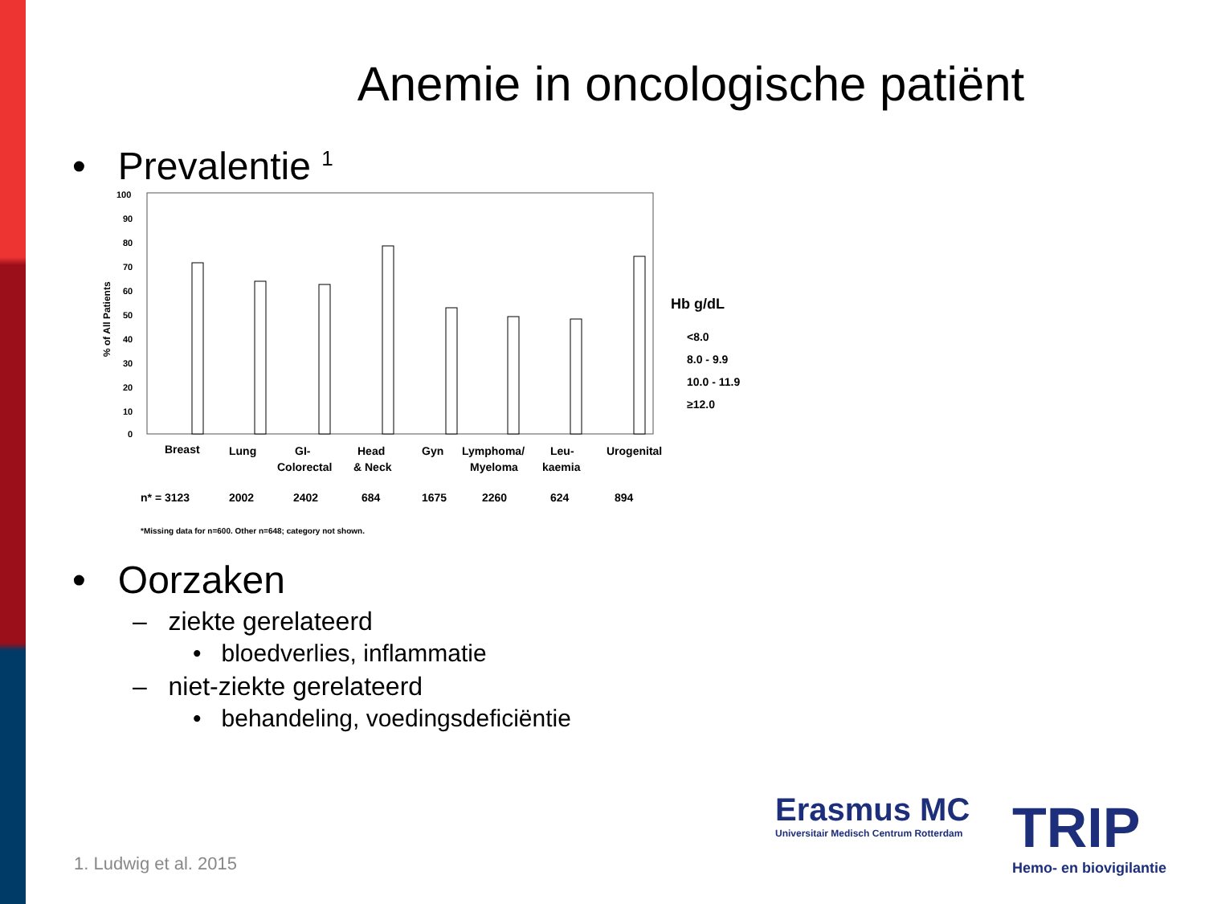Anemie in oncologische patiënt
• Prevalentie <sup>1</sup>
100
90
80
70
60
50
40
30
20
10
0
% of All Patients
Breast
Lung
GI-
Colorectal
Head
& Neck
Gyn
Lymphoma/
Myeloma
Leu-
kaemia
Urogenital
n* = 3123
2002
2402
684
1675
2260
624
894
Hb g/dL
<8.0
8.0 - 9.9
10.0 - 11.9
≥12.0
*Missing data for n=600. Other n=648; category not shown.
• Oorzaken
– ziekte gerelateerd
• bloedverlies, inflammatie
– niet-ziekte gerelateerd
• behandeling, voedingsdeficiëntie
1. Ludwig et al. 2015
Erasmus MC
Universitair Medisch Centrum Rotterdam
TRIP
Hemo- en biovigilantie